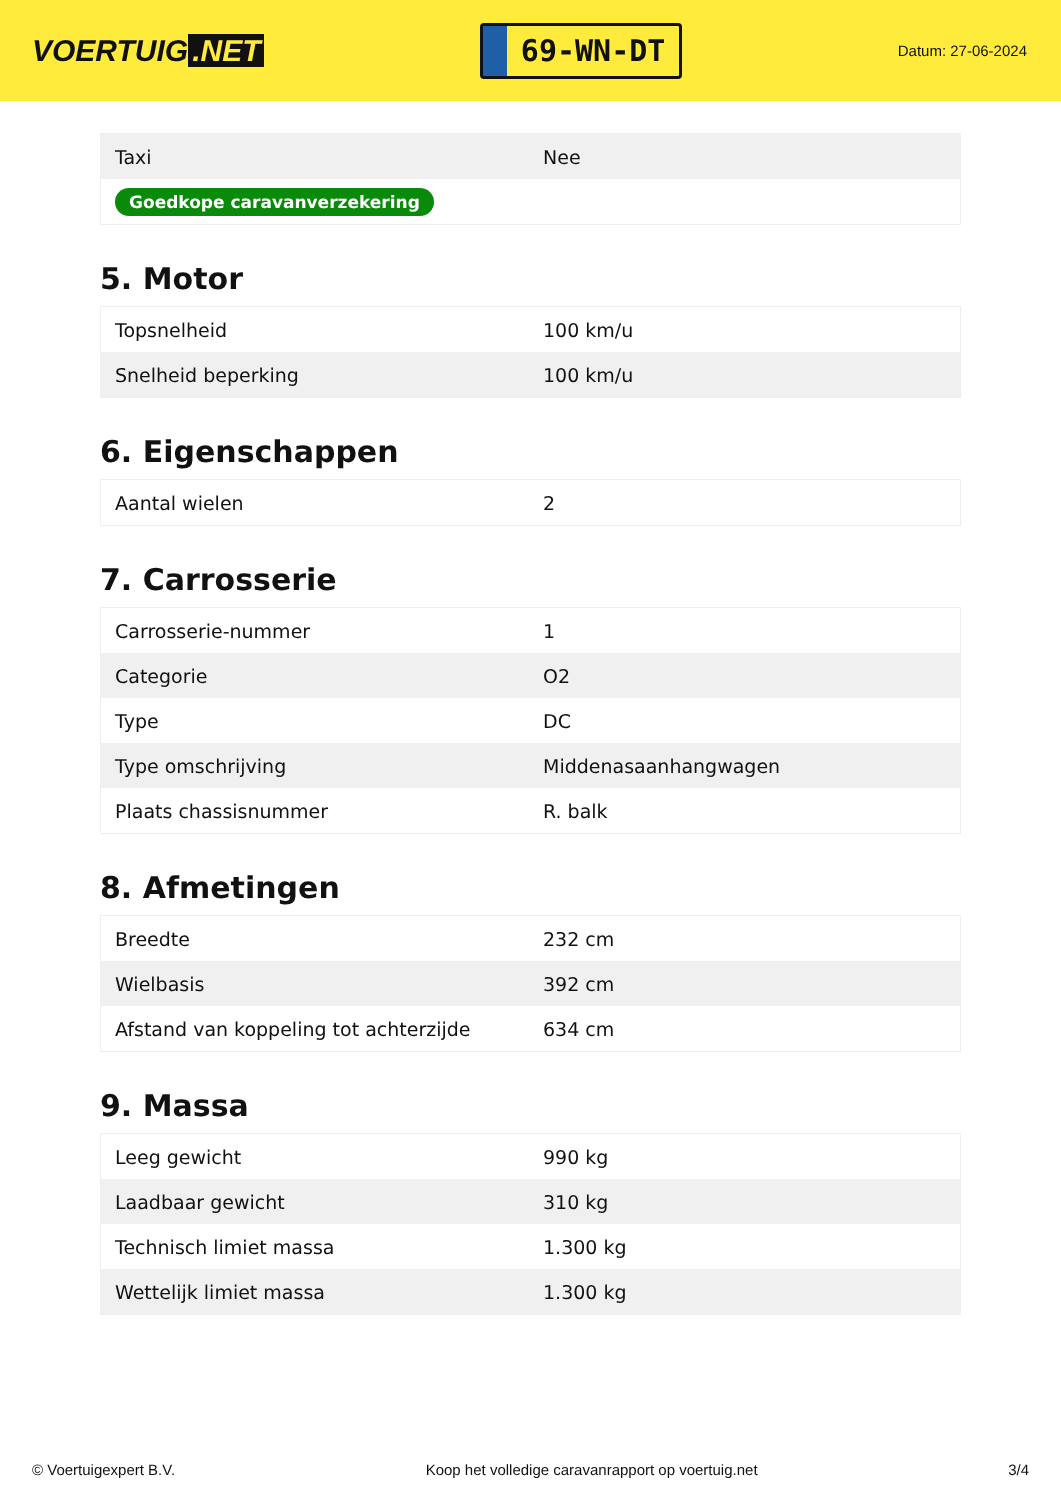VOERTUIG.NET
69-WN-DT
Datum: 27-06-2024
| Taxi | Nee |
| Goedkope caravanverzekering | |
5. Motor
| Topsnelheid | 100 km/u |
| Snelheid beperking | 100 km/u |
6. Eigenschappen
| Aantal wielen | 2 |
7. Carrosserie
| Carrosserie-nummer | 1 |
| Categorie | O2 |
| Type | DC |
| Type omschrijving | Middenasaanhangwagen |
| Plaats chassisnummer | R. balk |
8. Afmetingen
| Breedte | 232 cm |
| Wielbasis | 392 cm |
| Afstand van koppeling tot achterzijde | 634 cm |
9. Massa
| Leeg gewicht | 990 kg |
| Laadbaar gewicht | 310 kg |
| Technisch limiet massa | 1.300 kg |
| Wettelijk limiet massa | 1.300 kg |
© Voertuigexpert B.V. Koop het volledige caravanrapport op voertuig.net 3/4